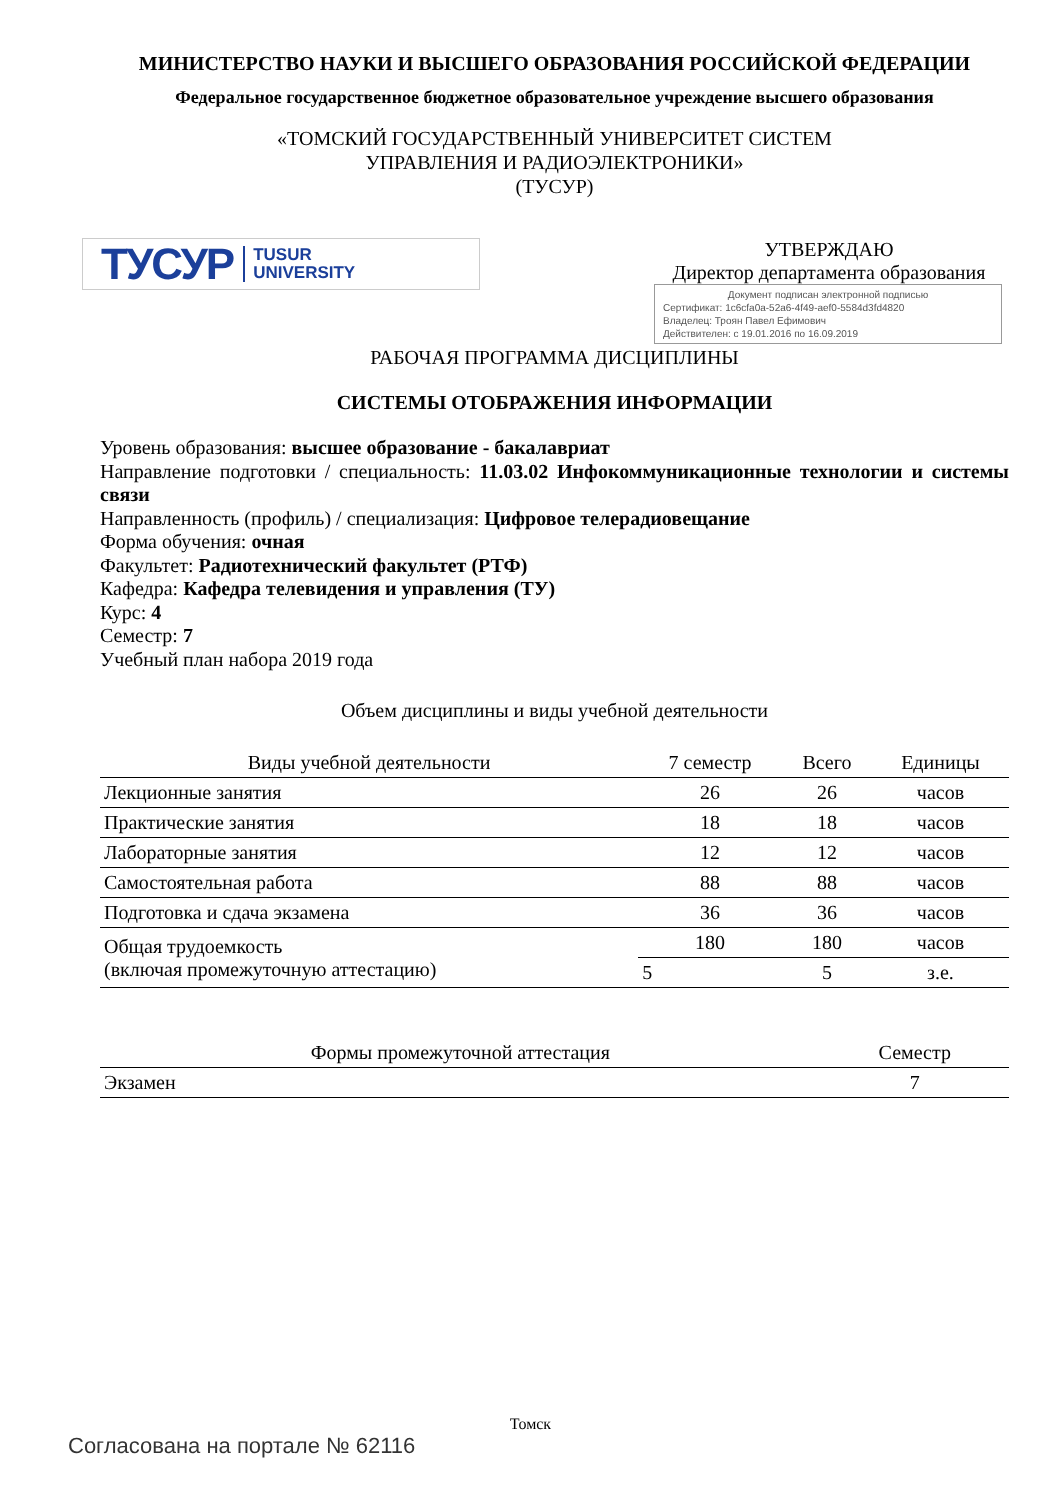МИНИСТЕРСТВО НАУКИ И ВЫСШЕГО ОБРАЗОВАНИЯ РОССИЙСКОЙ ФЕДЕРАЦИИ
Федеральное государственное бюджетное образовательное учреждение высшего образования
«ТОМСКИЙ ГОСУДАРСТВЕННЫЙ УНИВЕРСИТЕТ СИСТЕМ
УПРАВЛЕНИЯ И РАДИОЭЛЕКТРОНИКИ»
(ТУСУР)
ТУСУР TUSUR
UNIVERSITY
УТВЕРЖДАЮ
Директор департамента образования
Документ подписан электронной подписью
Сертификат: 1c6cfa0a-52a6-4f49-aef0-5584d3fd4820
Владелец: Троян Павел Ефимович
Действителен: с 19.01.2016 по 16.09.2019
РАБОЧАЯ ПРОГРАММА ДИСЦИПЛИНЫ
СИСТЕМЫ ОТОБРАЖЕНИЯ ИНФОРМАЦИИ
Уровень образования: высшее образование - бакалавриат
Направление подготовки / специальность: 11.03.02 Инфокоммуникационные технологии и системы связи
Направленность (профиль) / специализация: Цифровое телерадиовещание
Форма обучения: очная
Факультет: Радиотехнический факультет (РТФ)
Кафедра: Кафедра телевидения и управления (ТУ)
Курс: 4
Семестр: 7
Учебный план набора 2019 года
Объем дисциплины и виды учебной деятельности
| Виды учебной деятельности | 7 семестр | Всего | Единицы |
| --- | --- | --- | --- |
| Лекционные занятия | 26 | 26 | часов |
| Практические занятия | 18 | 18 | часов |
| Лабораторные занятия | 12 | 12 | часов |
| Самостоятельная работа | 88 | 88 | часов |
| Подготовка и сдача экзамена | 36 | 36 | часов |
| Общая трудоемкость (включая промежуточную аттестацию) | 180 | 180 | часов |
| | 5 | 5 | з.е. |
| Формы промежуточной аттестация | Семестр |
| --- | --- |
| Экзамен | 7 |
Томск
Согласована на портале № 62116